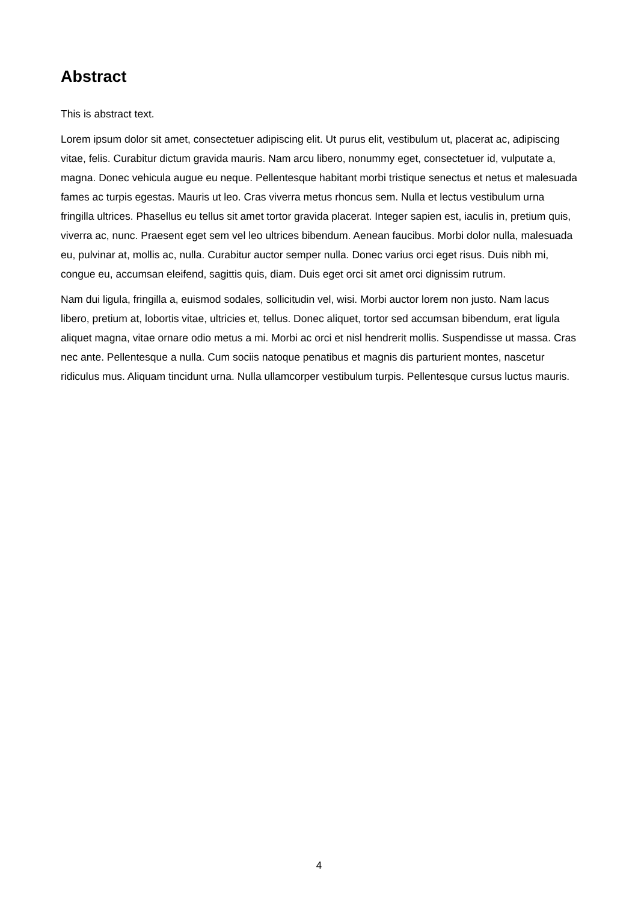Abstract
This is abstract text.
Lorem ipsum dolor sit amet, consectetuer adipiscing elit. Ut purus elit, vestibulum ut, placerat ac, adipiscing vitae, felis. Curabitur dictum gravida mauris. Nam arcu libero, nonummy eget, consectetuer id, vulputate a, magna. Donec vehicula augue eu neque. Pellentesque habitant morbi tristique senectus et netus et malesuada fames ac turpis egestas. Mauris ut leo. Cras viverra metus rhoncus sem. Nulla et lectus vestibulum urna fringilla ultrices. Phasellus eu tellus sit amet tortor gravida placerat. Integer sapien est, iaculis in, pretium quis, viverra ac, nunc. Praesent eget sem vel leo ultrices bibendum. Aenean faucibus. Morbi dolor nulla, malesuada eu, pulvinar at, mollis ac, nulla. Curabitur auctor semper nulla. Donec varius orci eget risus. Duis nibh mi, congue eu, accumsan eleifend, sagittis quis, diam. Duis eget orci sit amet orci dignissim rutrum.
Nam dui ligula, fringilla a, euismod sodales, sollicitudin vel, wisi. Morbi auctor lorem non justo. Nam lacus libero, pretium at, lobortis vitae, ultricies et, tellus. Donec aliquet, tortor sed accumsan bibendum, erat ligula aliquet magna, vitae ornare odio metus a mi. Morbi ac orci et nisl hendrerit mollis. Suspendisse ut massa. Cras nec ante. Pellentesque a nulla. Cum sociis natoque penatibus et magnis dis parturient montes, nascetur ridiculus mus. Aliquam tincidunt urna. Nulla ullamcorper vestibulum turpis. Pellentesque cursus luctus mauris.
4